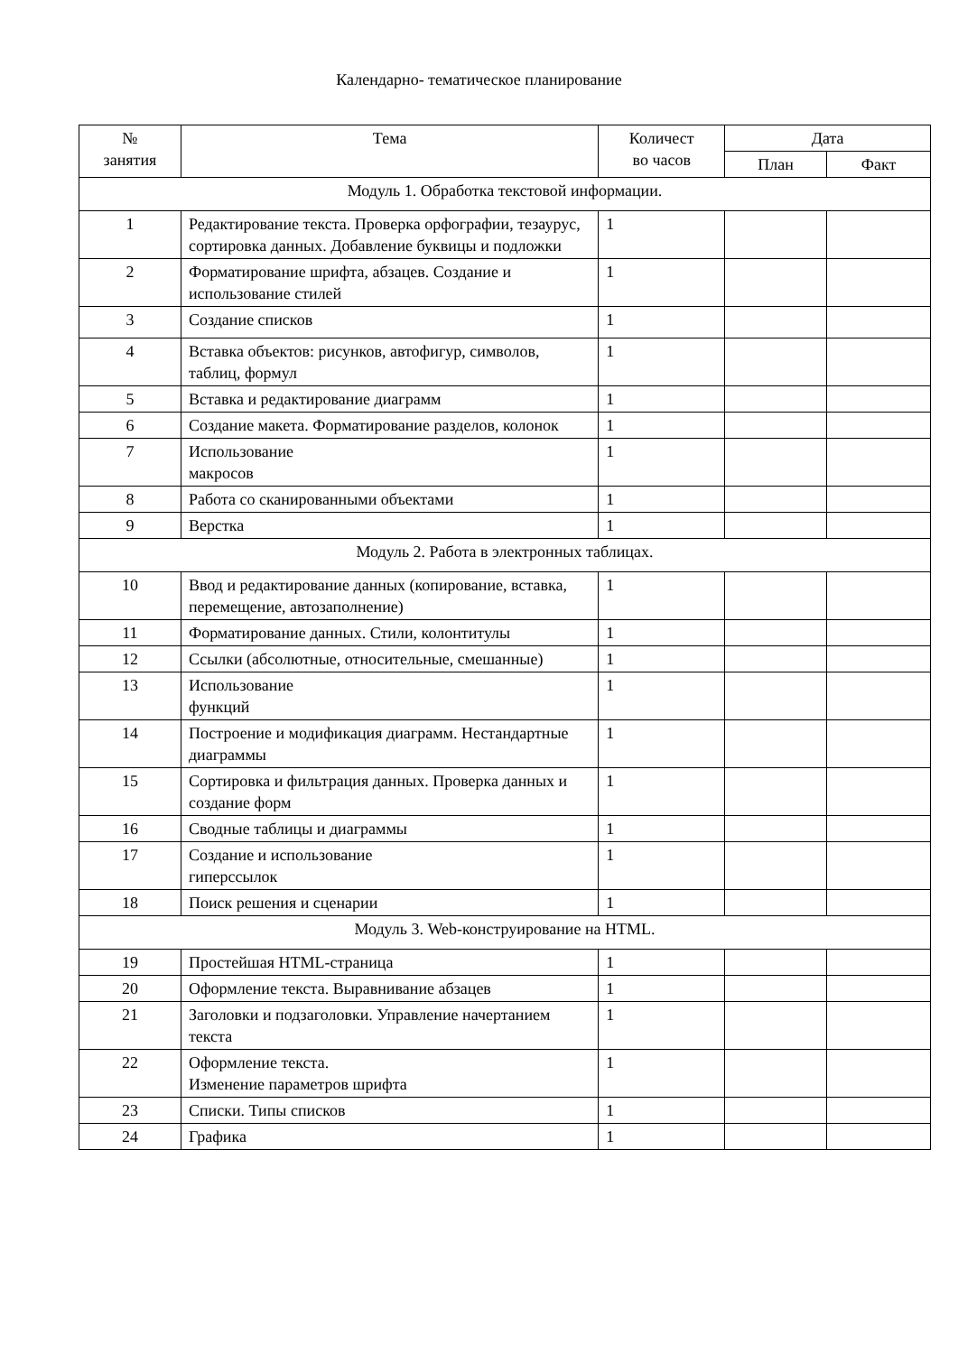Календарно- тематическое планирование
| № занятия | Тема | Количест во часов | Дата | |
| --- | --- | --- | --- | --- |
| | | | План | Факт |
| Модуль 1. Обработка текстовой информации. | | | | |
| 1 | Редактирование текста. Проверка орфографии, тезаурус, сортировка данных. Добавление буквицы и подложки | 1 | | |
| 2 | Форматирование шрифта, абзацев. Создание и использование стилей | 1 | | |
| 3 | Создание списков | 1 | | |
| 4 | Вставка объектов: рисунков, автофигур, символов, таблиц, формул | 1 | | |
| 5 | Вставка и редактирование диаграмм | 1 | | |
| 6 | Создание макета. Форматирование разделов, колонок | 1 | | |
| 7 | Использование макросов | 1 | | |
| 8 | Работа со сканированными объектами | 1 | | |
| 9 | Верстка | 1 | | |
| Модуль 2. Работа в электронных таблицах. | | | | |
| 10 | Ввод и редактирование данных (копирование, вставка, перемещение, автозаполнение) | 1 | | |
| 11 | Форматирование данных. Стили, колонтитулы | 1 | | |
| 12 | Ссылки (абсолютные, относительные, смешанные) | 1 | | |
| 13 | Использование функций | 1 | | |
| 14 | Построение и модификация диаграмм. Нестандартные диаграммы | 1 | | |
| 15 | Сортировка и фильтрация данных. Проверка данных и создание форм | 1 | | |
| 16 | Сводные таблицы и диаграммы | 1 | | |
| 17 | Создание и использование гиперссылок | 1 | | |
| 18 | Поиск решения и сценарии | 1 | | |
| Модуль 3. Web-конструирование на HTML. | | | | |
| 19 | Простейшая HTML-страница | 1 | | |
| 20 | Оформление текста. Выравнивание абзацев | 1 | | |
| 21 | Заголовки и подзаголовки. Управление начертанием текста | 1 | | |
| 22 | Оформление текста. Изменение параметров шрифта | 1 | | |
| 23 | Списки. Типы списков | 1 | | |
| 24 | Графика | 1 | | |